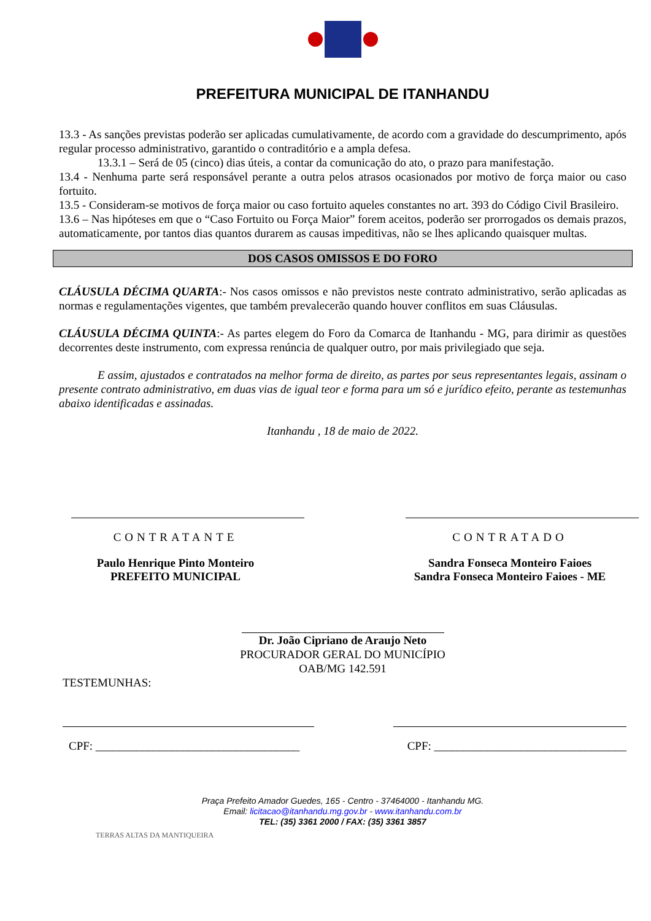PREFEITURA MUNICIPAL DE ITANHANDU
13.3 - As sanções previstas poderão ser aplicadas cumulativamente, de acordo com a gravidade do descumprimento, após regular processo administrativo, garantido o contraditório e a ampla defesa.
13.3.1 – Será de 05 (cinco) dias úteis, a contar da comunicação do ato, o prazo para manifestação.
13.4 - Nenhuma parte será responsável perante a outra pelos atrasos ocasionados por motivo de força maior ou caso fortuito.
13.5 - Consideram-se motivos de força maior ou caso fortuito aqueles constantes no art. 393 do Código Civil Brasileiro.
13.6 – Nas hipóteses em que o “Caso Fortuito ou Força Maior” forem aceitos, poderão ser prorrogados os demais prazos, automaticamente, por tantos dias quantos durarem as causas impeditivas, não se lhes aplicando quaisquer multas.
DOS CASOS OMISSOS E DO FORO
CLÁUSULA DÉCIMA QUARTA:- Nos casos omissos e não previstos neste contrato administrativo, serão aplicadas as normas e regulamentações vigentes, que também prevalecerão quando houver conflitos em suas Cláusulas.
CLÁUSULA DÉCIMA QUINTA:- As partes elegem do Foro da Comarca de Itanhandu - MG, para dirimir as questões decorrentes deste instrumento, com expressa renúncia de qualquer outro, por mais privilegiado que seja.
E assim, ajustados e contratados na melhor forma de direito, as partes por seus representantes legais, assinam o presente contrato administrativo, em duas vias de igual teor e forma para um só e jurídico efeito, perante as testemunhas abaixo identificadas e assinadas.
Itanhandu , 18 de maio de 2022.
CONTRATANTE
Paulo Henrique Pinto Monteiro
PREFEITO MUNICIPAL
CONTRATADO
Sandra Fonseca Monteiro Faioes
Sandra Fonseca Monteiro Faioes - ME
Dr. João Cipriano de Araujo Neto
PROCURADOR GERAL DO MUNICÍPIO
OAB/MG 142.591
TESTEMUNHAS:
CPF: ___________________________________
CPF: _________________________________
Praça Prefeito Amador Guedes, 165 - Centro - 37464000 - Itanhandu MG.
Email: licitacao@itanhandu.mg.gov.br - www.itanhandu.com.br
TEL: (35) 3361 2000 / FAX: (35) 3361 3857
TERRAS ALTAS DA MANTIQUEIRA